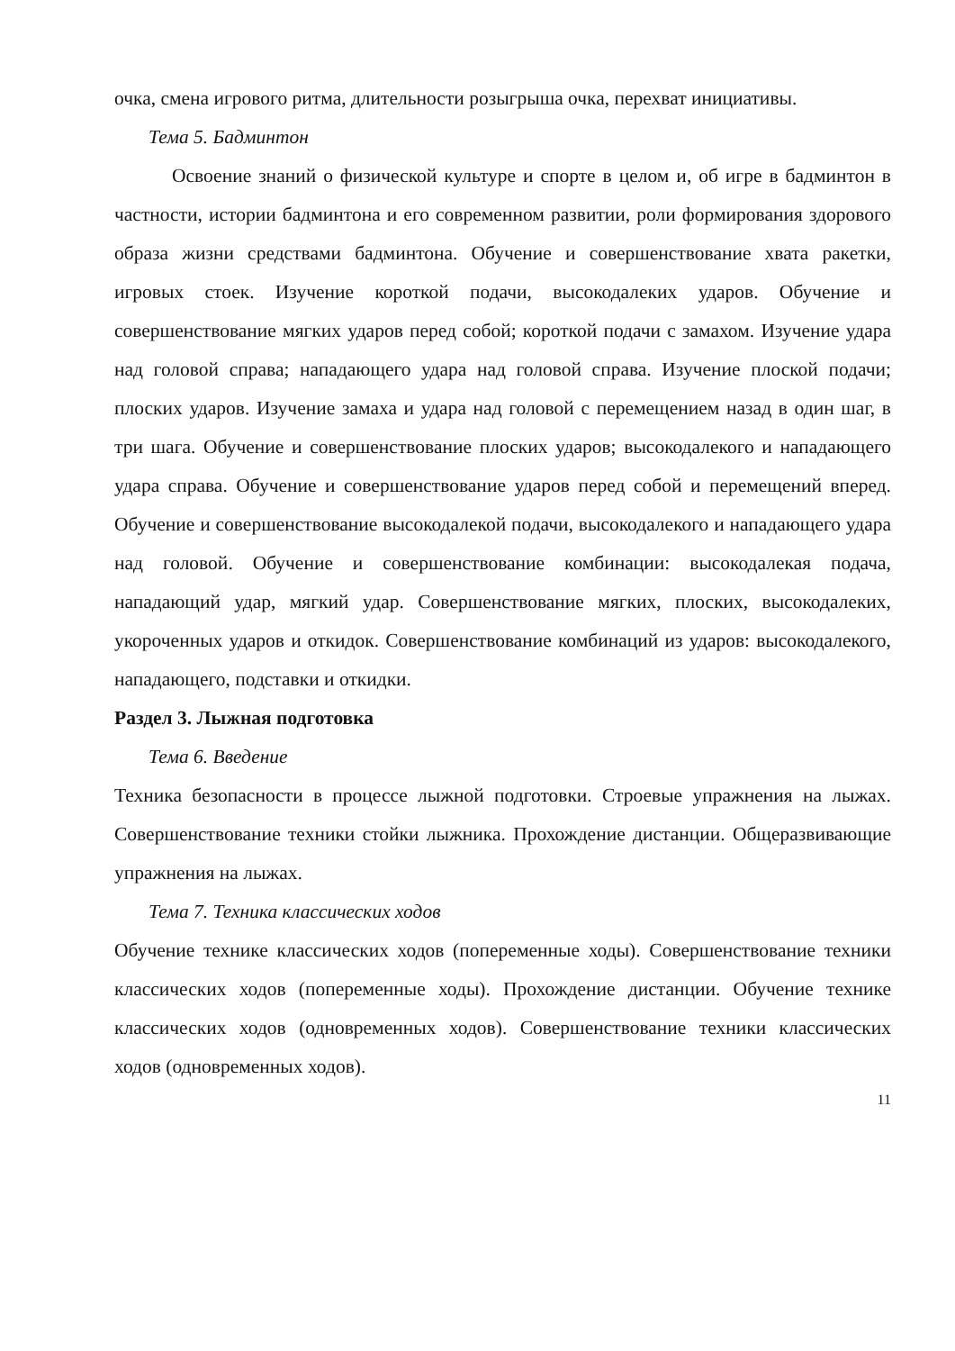очка, смена игрового ритма, длительности розыгрыша очка, перехват инициативы.
Тема 5. Бадминтон
Освоение знаний о физической культуре и спорте в целом и, об игре в бадминтон в частности, истории бадминтона и его современном развитии, роли формирования здорового образа жизни средствами бадминтона. Обучение и совершенствование хвата ракетки, игровых стоек. Изучение короткой подачи, высокодалеких ударов. Обучение и совершенствование мягких ударов перед собой; короткой подачи с замахом. Изучение удара над головой справа; нападающего удара над головой справа. Изучение плоской подачи; плоских ударов. Изучение замаха и удара над головой с перемещением назад в один шаг, в три шага. Обучение и совершенствование плоских ударов; высокодалекого и нападающего удара справа. Обучение и совершенствование ударов перед собой и перемещений вперед. Обучение и совершенствование высокодалекой подачи, высокодалекого и нападающего удара над головой. Обучение и совершенствование комбинации: высокодалекая подача, нападающий удар, мягкий удар. Совершенствование мягких, плоских, высокодалеких, укороченных ударов и откидок. Совершенствование комбинаций из ударов: высокодалекого, нападающего, подставки и откидки.
Раздел 3. Лыжная подготовка
Тема 6. Введение
Техника безопасности в процессе лыжной подготовки. Строевые упражнения на лыжах. Совершенствование техники стойки лыжника. Прохождение дистанции. Общеразвивающие упражнения на лыжах.
Тема 7. Техника классических ходов
Обучение технике классических ходов (попеременные ходы). Совершенствование техники классических ходов (попеременные ходы). Прохождение дистанции. Обучение технике классических ходов (одновременных ходов). Совершенствование техники классических ходов (одновременных ходов).
11